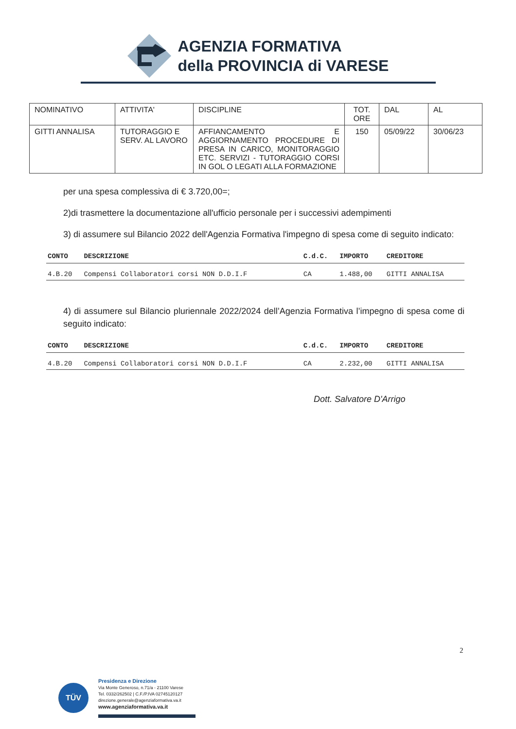AGENZIA FORMATIVA
della PROVINCIA di VARESE
| NOMINATIVO | ATTIVITA' | DISCIPLINE | TOT. ORE | DAL | AL |
| GITTI ANNALISA | TUTORAGGIO E SERV. AL LAVORO | AFFIANCAMENTO E AGGIORNAMENTO PROCEDURE DI PRESA IN CARICO, MONITORAGGIO ETC. SERVIZI - TUTORAGGIO CORSI IN GOL O LEGATI ALLA FORMAZIONE | 150 | 05/09/22 | 30/06/23 |
per una spesa complessiva di € 3.720,00=;
2)di trasmettere la documentazione all'ufficio personale per i successivi adempimenti
3) di assumere sul Bilancio 2022 dell'Agenzia Formativa l'impegno di spesa come di seguito indicato:
| CONTO | DESCRIZIONE | C.d.C. | IMPORTO | CREDITORE |
| --- | --- | --- | --- | --- |
| 4.B.20 | Compensi Collaboratori corsi NON D.D.I.F | CA | 1.488,00 | GITTI ANNALISA |
4) di assumere sul Bilancio pluriennale 2022/2024 dell’Agenzia Formativa l’impegno di spesa come di seguito indicato:
| CONTO | DESCRIZIONE | C.d.C. | IMPORTO | CREDITORE |
| --- | --- | --- | --- | --- |
| 4.B.20 | Compensi Collaboratori corsi NON D.D.I.F | CA | 2.232,00 | GITTI ANNALISA |
Dott. Salvatore D'Arrigo
2
TÜV
Presidenza e Direzione
Via Monte Generoso, n.71/a - 21100 Varese
Tel. 0332/262502 | C.F./P.IVA 02745120127
direzione.generale@agenziaformativa.va.it
www.agenziaformativa.va.it